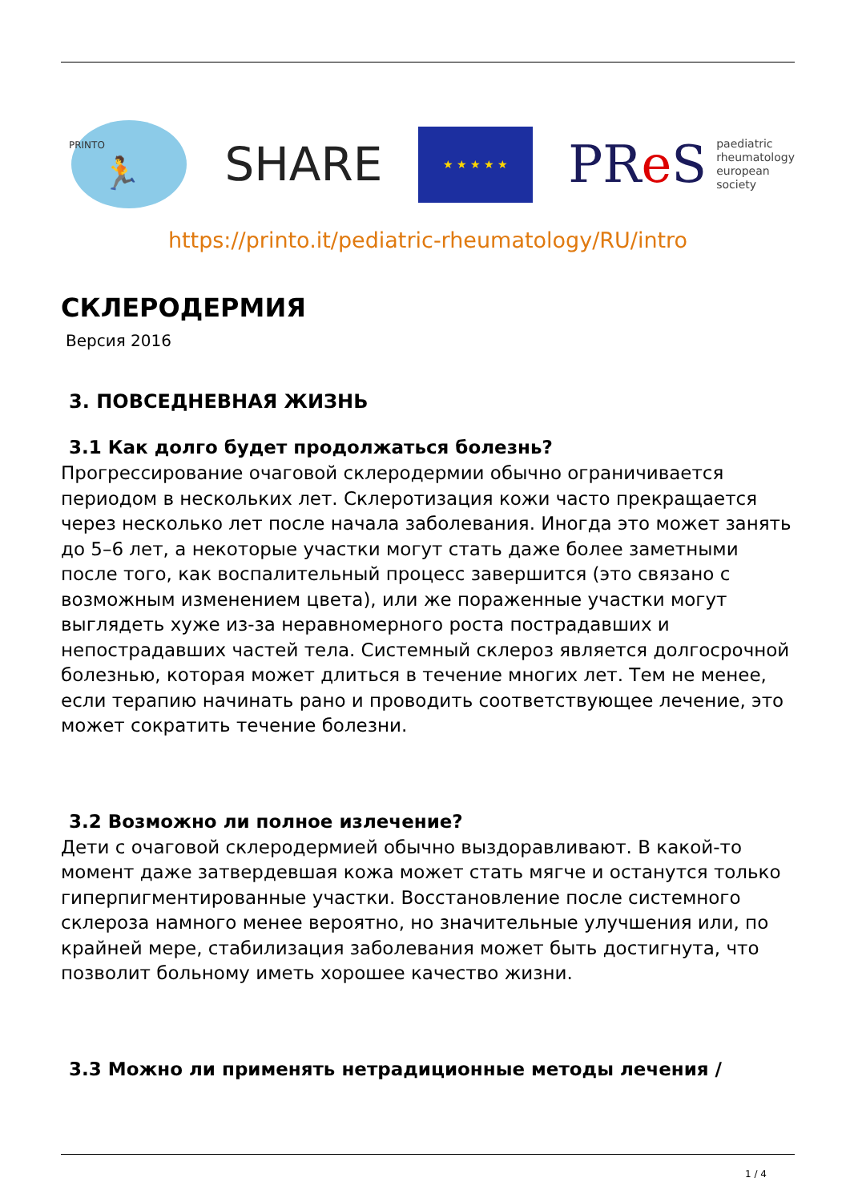PRINTO
🏃
SHARE
★ ★ ★ ★ ★
PRe S paediatric
rheumatology
european
society
https://printo.it/pediatric-rheumatology/RU/intro
СКЛЕРОДЕРМИЯ
Версия 2016
3. ПОВСЕДНЕВНАЯ ЖИЗНЬ
3.1 Как долго будет продолжаться болезнь?
Прогрессирование очаговой склеродермии обычно ограничивается периодом в нескольких лет. Склеротизация кожи часто прекращается через несколько лет после начала заболевания. Иногда это может занять до 5–6 лет, а некоторые участки могут стать даже более заметными после того, как воспалительный процесс завершится (это связано с возможным изменением цвета), или же пораженные участки могут выглядеть хуже из-за неравномерного роста пострадавших и непострадавших частей тела. Системный склероз является долгосрочной болезнью, которая может длиться в течение многих лет. Тем не менее, если терапию начинать рано и проводить соответствующее лечение, это может сократить течение болезни.
3.2 Возможно ли полное излечение?
Дети с очаговой склеродермией обычно выздоравливают. В какой-то момент даже затвердевшая кожа может стать мягче и останутся только гиперпигментированные участки. Восстановление после системного склероза намного менее вероятно, но значительные улучшения или, по крайней мере, стабилизация заболевания может быть достигнута, что позволит больному иметь хорошее качество жизни.
3.3 Можно ли применять нетрадиционные методы лечения /
1 / 4